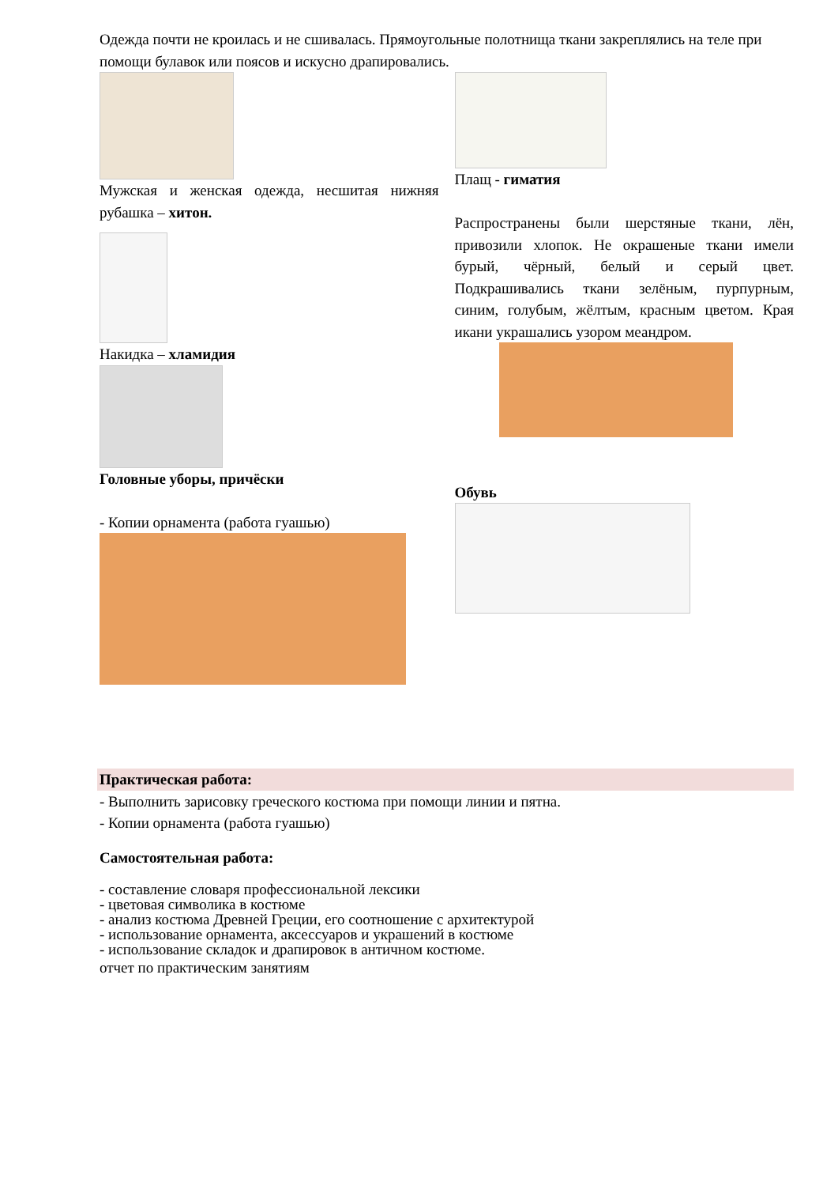Одежда почти не кроилась и не сшивалась. Прямоугольные полотнища ткани закреплялись на теле при помощи булавок или поясов и искусно драпировались.
Мужская и женская одежда, несшитая нижняя рубашка – хитон.
Накидка – хламидия
Головные уборы, причёски
- Копии орнамента (работа гуашью)
Плащ - гиматия
Распространены были шерстяные ткани, лён, привозили хлопок. Не окрашеные ткани имели бурый, чёрный, белый и серый цвет. Подкрашивались ткани зелёным, пурпурным, синим, голубым, жёлтым, красным цветом. Края икани украшались узором меандром.
Обувь
Практическая работа:
- Выполнить зарисовку греческого костюма при помощи линии и пятна.
- Копии орнамента (работа гуашью)
Самостоятельная работа:
- составление словаря профессиональной лексики
- цветовая символика в костюме
- анализ костюма Древней Греции, его соотношение с архитектурой
- использование орнамента, аксессуаров и украшений в костюме
- использование складок и драпировок в античном костюме.
отчет по практическим занятиям